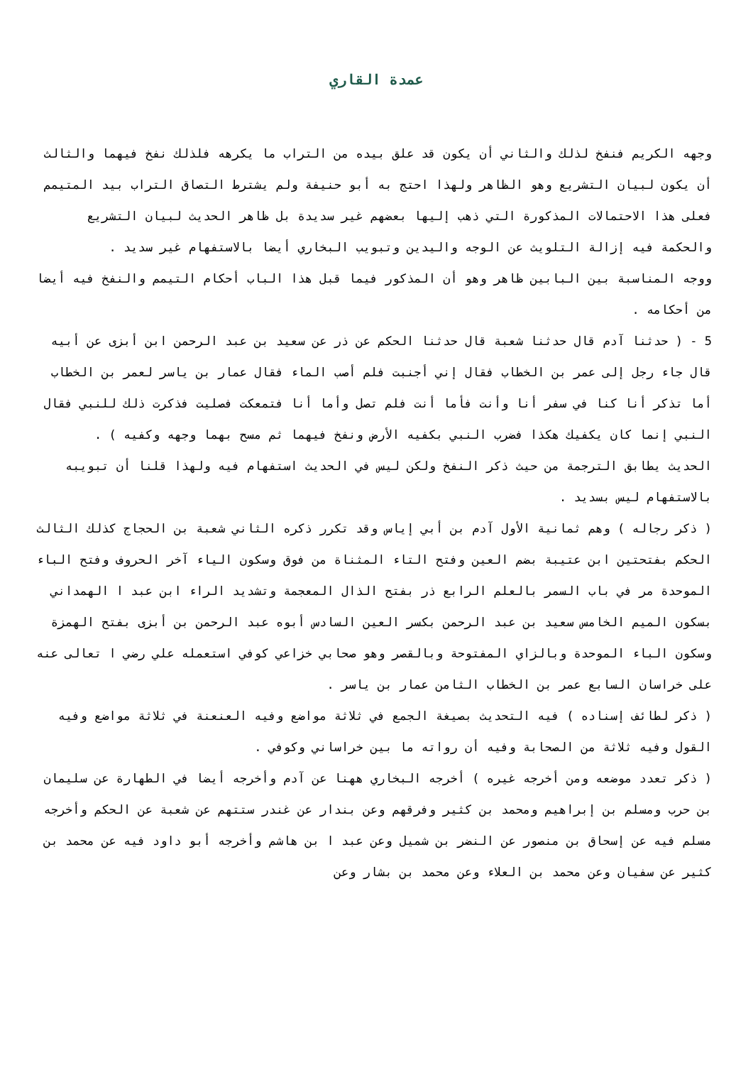عمدة القاري
وجهه الكريم فنفخ لذلك والثاني أن يكون قد علق بيده من التراب ما يكرهه فلذلك نفخ فيهما والثالث أن يكون لبيان التشريع وهو الظاهر ولهذا احتج به أبو حنيفة ولم يشترط التصاق التراب بيد المتيمم فعلى هذا الاحتمالات المذكورة التي ذهب إليها بعضهم غير سديدة بل ظاهر الحديث لبيان التشريع والحكمة فيه إزالة التلويث عن الوجه واليدين وتبويب البخاري أيضا بالاستفهام غير سديد .
ووجه المناسبة بين البابين ظاهر وهو أن المذكور فيما قبل هذا الباب أحكام التيمم والنفخ فيه أيضا من أحكامه .
5 - ( حدثنا آدم قال حدثنا شعبة قال حدثنا الحكم عن ذر عن سعيد بن عبد الرحمن ابن أبزى عن أبيه قال جاء رجل إلى عمر بن الخطاب فقال إني أجنبت فلم أصب الماء فقال عمار بن ياسر لعمر بن الخطاب أما تذكر أنا كنا في سفر أنا وأنت فأما أنت فلم تصل وأما أنا فتمعكت فصليت فذكرت ذلك للنبي فقال النبي إنما كان يكفيك هكذا فضرب النبي بكفيه الأرض ونفخ فيهما ثم مسح بهما وجهه وكفيه ) .
الحديث يطابق الترجمة من حيث ذكر النفخ ولكن ليس في الحديث استفهام فيه ولهذا قلنا أن تبويبه بالاستفهام ليس بسديد .
( ذكر رجاله ) وهم ثمانية الأول آدم بن أبي إياس وقد تكرر ذكره الثاني شعبة بن الحجاج كذلك الثالث الحكم بفتحتين ابن عتيبة بضم العين وفتح التاء المثناة من فوق وسكون الياء آخر الحروف وفتح الباء الموحدة مر في باب السمر بالعلم الرابع ذر بفتح الذال المعجمة وتشديد الراء ابن عبد ا الهمداني بسكون الميم الخامس سعيد بن عبد الرحمن بكسر العين السادس أبوه عبد الرحمن بن أبزى بفتح الهمزة وسكون الباء الموحدة وبالزاي المفتوحة وبالقصر وهو صحابي خزاعي كوفي استعمله علي رضي ا تعالى عنه على خراسان السابع عمر بن الخطاب الثامن عمار بن ياسر .
( ذكر لطائف إسناده ) فيه التحديث بصيغة الجمع في ثلاثة مواضع وفيه العنعنة في ثلاثة مواضع وفيه القول وفيه ثلاثة من الصحابة وفيه أن رواته ما بين خراساني وكوفي .
( ذكر تعدد موضعه ومن أخرجه غيره ) أخرجه البخاري ههنا عن آدم وأخرجه أيضا في الطهارة عن سليمان بن حرب ومسلم بن إبراهيم ومحمد بن كثير وفرقهم وعن بندار عن غندر ستتهم عن شعبة عن الحكم وأخرجه مسلم فيه عن إسحاق بن منصور عن النضر بن شميل وعن عبد ا بن هاشم وأخرجه أبو داود فيه عن محمد بن كثير عن سفيان وعن محمد بن العلاء وعن محمد بن بشار وعن